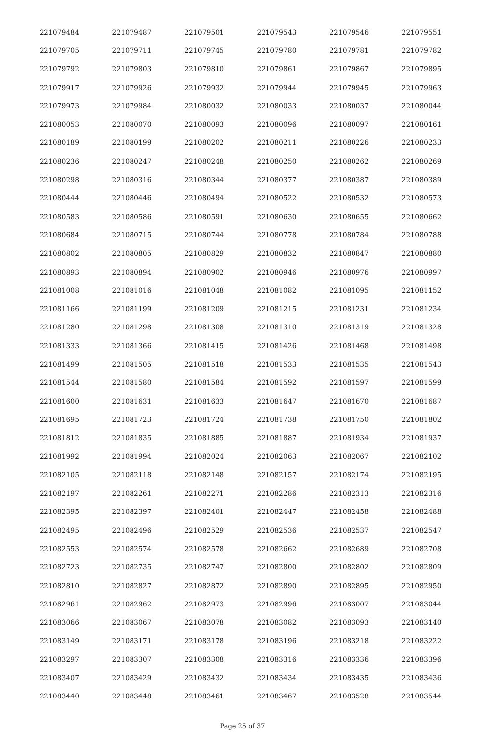| 221079484 | 221079487 | 221079501 | 221079543 | 221079546 | 221079551 |
| 221079705 | 221079711 | 221079745 | 221079780 | 221079781 | 221079782 |
| 221079792 | 221079803 | 221079810 | 221079861 | 221079867 | 221079895 |
| 221079917 | 221079926 | 221079932 | 221079944 | 221079945 | 221079963 |
| 221079973 | 221079984 | 221080032 | 221080033 | 221080037 | 221080044 |
| 221080053 | 221080070 | 221080093 | 221080096 | 221080097 | 221080161 |
| 221080189 | 221080199 | 221080202 | 221080211 | 221080226 | 221080233 |
| 221080236 | 221080247 | 221080248 | 221080250 | 221080262 | 221080269 |
| 221080298 | 221080316 | 221080344 | 221080377 | 221080387 | 221080389 |
| 221080444 | 221080446 | 221080494 | 221080522 | 221080532 | 221080573 |
| 221080583 | 221080586 | 221080591 | 221080630 | 221080655 | 221080662 |
| 221080684 | 221080715 | 221080744 | 221080778 | 221080784 | 221080788 |
| 221080802 | 221080805 | 221080829 | 221080832 | 221080847 | 221080880 |
| 221080893 | 221080894 | 221080902 | 221080946 | 221080976 | 221080997 |
| 221081008 | 221081016 | 221081048 | 221081082 | 221081095 | 221081152 |
| 221081166 | 221081199 | 221081209 | 221081215 | 221081231 | 221081234 |
| 221081280 | 221081298 | 221081308 | 221081310 | 221081319 | 221081328 |
| 221081333 | 221081366 | 221081415 | 221081426 | 221081468 | 221081498 |
| 221081499 | 221081505 | 221081518 | 221081533 | 221081535 | 221081543 |
| 221081544 | 221081580 | 221081584 | 221081592 | 221081597 | 221081599 |
| 221081600 | 221081631 | 221081633 | 221081647 | 221081670 | 221081687 |
| 221081695 | 221081723 | 221081724 | 221081738 | 221081750 | 221081802 |
| 221081812 | 221081835 | 221081885 | 221081887 | 221081934 | 221081937 |
| 221081992 | 221081994 | 221082024 | 221082063 | 221082067 | 221082102 |
| 221082105 | 221082118 | 221082148 | 221082157 | 221082174 | 221082195 |
| 221082197 | 221082261 | 221082271 | 221082286 | 221082313 | 221082316 |
| 221082395 | 221082397 | 221082401 | 221082447 | 221082458 | 221082488 |
| 221082495 | 221082496 | 221082529 | 221082536 | 221082537 | 221082547 |
| 221082553 | 221082574 | 221082578 | 221082662 | 221082689 | 221082708 |
| 221082723 | 221082735 | 221082747 | 221082800 | 221082802 | 221082809 |
| 221082810 | 221082827 | 221082872 | 221082890 | 221082895 | 221082950 |
| 221082961 | 221082962 | 221082973 | 221082996 | 221083007 | 221083044 |
| 221083066 | 221083067 | 221083078 | 221083082 | 221083093 | 221083140 |
| 221083149 | 221083171 | 221083178 | 221083196 | 221083218 | 221083222 |
| 221083297 | 221083307 | 221083308 | 221083316 | 221083336 | 221083396 |
| 221083407 | 221083429 | 221083432 | 221083434 | 221083435 | 221083436 |
| 221083440 | 221083448 | 221083461 | 221083467 | 221083528 | 221083544 |
Page 25 of 37